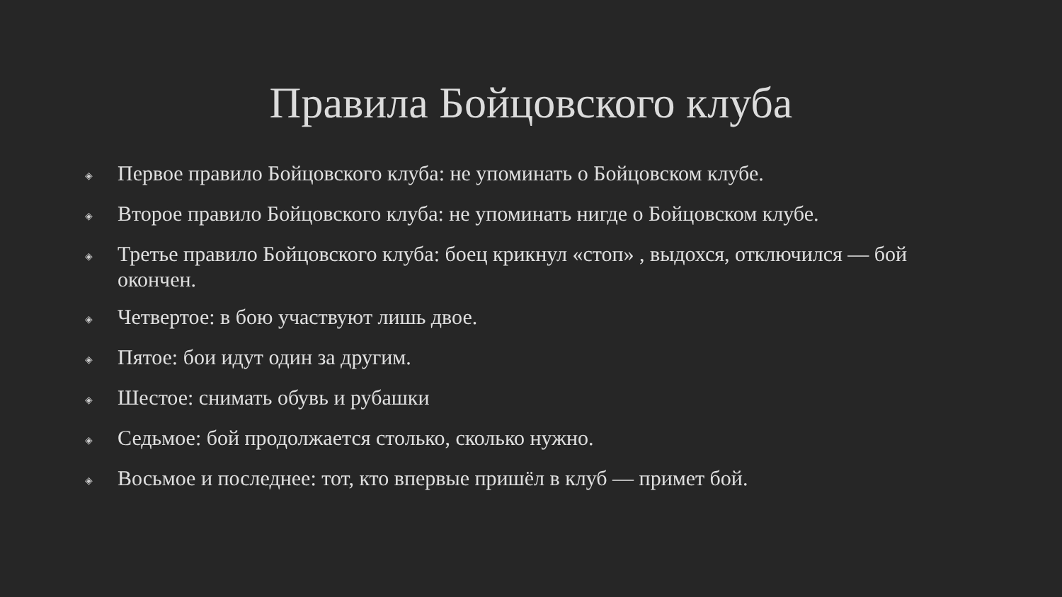Правила Бойцовского клуба
◈ Первое правило Бойцовского клуба: не упоминать о Бойцовском клубе.
◈ Второе правило Бойцовского клуба: не упоминать нигде о Бойцовском клубе.
◈ Третье правило Бойцовского клуба: боец крикнул «стоп» , выдохся, отключился — бой окончен.
◈ Четвертое: в бою участвуют лишь двое.
◈ Пятое: бои идут один за другим.
◈ Шестое: снимать обувь и рубашки
◈ Седьмое: бой продолжается столько, сколько нужно.
◈ Восьмое и последнее: тот, кто впервые пришёл в клуб — примет бой.